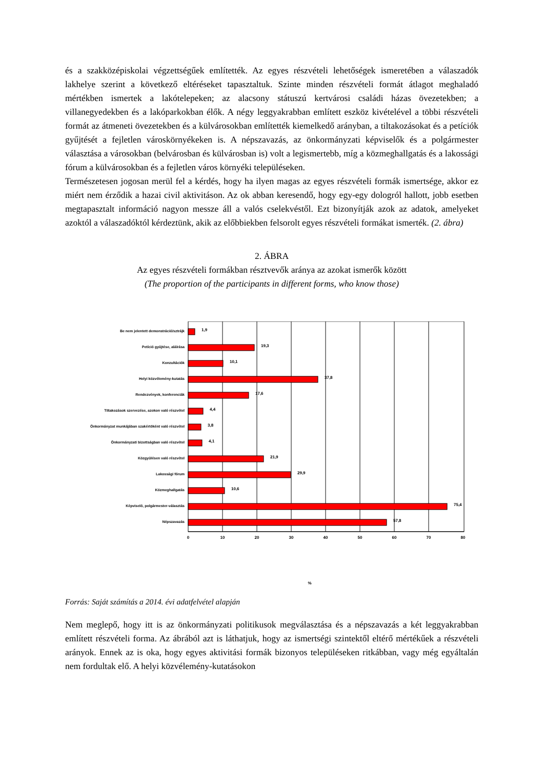és a szakközépiskolai végzettségűek említették. Az egyes részvételi lehetőségek ismeretében a válaszadók lakhelye szerint a következő eltéréseket tapasztaltuk. Szinte minden részvételi formát átlagot meghaladó mértékben ismertek a lakótelepeken; az alacsony státuszú kertvárosi családi házas övezetekben; a villanegyedekben és a lakóparkokban élők. A négy leggyakrabban említett eszköz kivételével a többi részvételi formát az átmeneti övezetekben és a külvárosokban említették kiemelkedő arányban, a tiltakozásokat és a petíciók gyűjtését a fejletlen városkörnyékeken is. A népszavazás, az önkormányzati képviselők és a polgármester választása a városokban (belvárosban és külvárosban is) volt a legismertebb, míg a közmeghallgatás és a lakossági fórum a külvárosokban és a fejletlen város környéki településeken.
Természetesen jogosan merül fel a kérdés, hogy ha ilyen magas az egyes részvételi formák ismertsége, akkor ez miért nem érződik a hazai civil aktivitáson. Az ok abban keresendő, hogy egy-egy dologról hallott, jobb esetben megtapasztalt információ nagyon messze áll a valós cselekvéstől. Ezt bizonyítják azok az adatok, amelyeket azoktól a válaszadóktól kérdeztünk, akik az előbbiekben felsorolt egyes részvételi formákat ismerték. (2. ábra)
2. ÁBRA
Az egyes részvételi formákban résztvevők aránya az azokat ismerők között
(The proportion of the participants in different forms, who know those)
Be nem jelentett demonstráció/sztrájk
Petíció gyűjtése, aláírása
Konzultációk
Helyi közvélemény-kutatás
Rendezvények, konferenciák
Tiltakozások szervezése, azokon való részvétel
Önkormányzat munkájában szakértőként való részvétel
Önkormányzati bizottságban való részvétel
Közgyűlésen való részvétel
Lakossági fórum
Közmeghallgatás
Képviselő, polgármester-választás
Népszavazás
1,9
19,3
10,1
37,8
17,6
4,4
3,8
4,1
21,9
29,9
10,6
75,4
57,8
0
10
20
30
40
50
60
70
80
%
Forrás: Saját számítás a 2014. évi adatfelvétel alapján
Nem meglepő, hogy itt is az önkormányzati politikusok megválasztása és a népszavazás a két leggyakrabban említett részvételi forma. Az ábrából azt is láthatjuk, hogy az ismertségi szintektől eltérő mértékűek a részvételi arányok. Ennek az is oka, hogy egyes aktivitási formák bizonyos településeken ritkábban, vagy még egyáltalán nem fordultak elő. A helyi közvélemény-kutatásokon